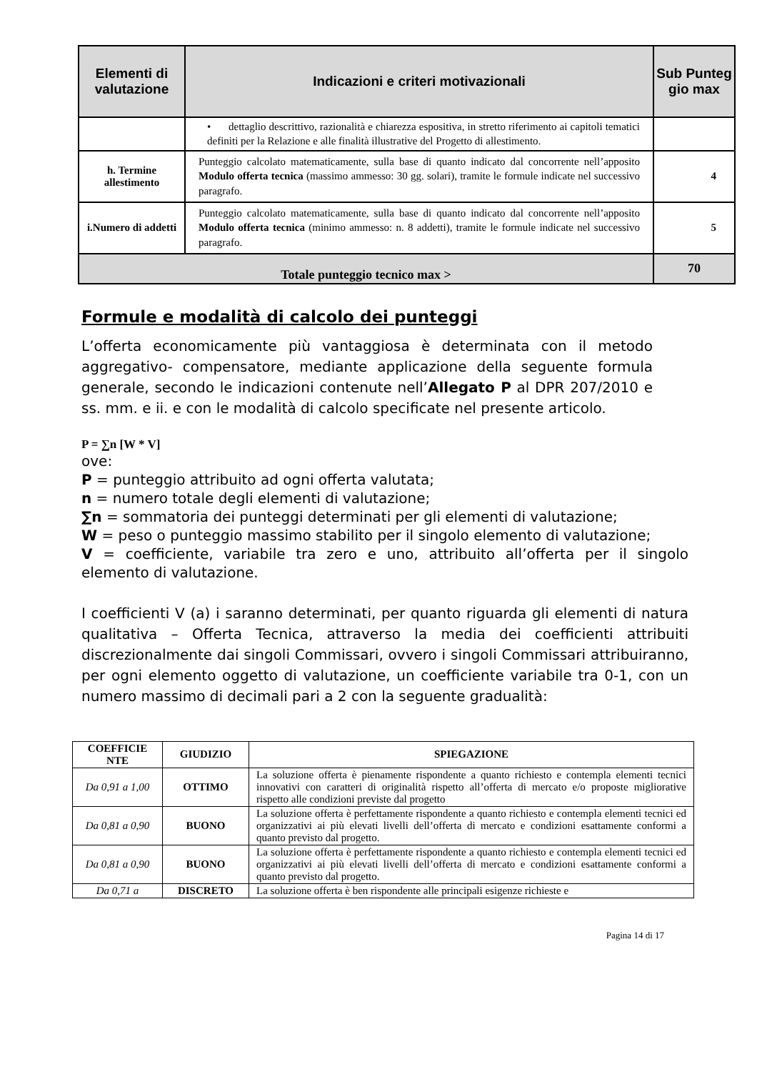| Elementi di valutazione | Indicazioni e criteri motivazionali | Sub Punteg gio max |
| --- | --- | --- |
| | • dettaglio descrittivo, razionalità e chiarezza espositiva, in stretto riferimento ai capitoli tematici definiti per la Relazione e alle finalità illustrative del Progetto di allestimento. | |
| h. Termine allestimento | Punteggio calcolato matematicamente, sulla base di quanto indicato dal concorrente nell’apposito Modulo offerta tecnica (massimo ammesso: 30 gg. solari), tramite le formule indicate nel successivo paragrafo. | 4 |
| i.Numero di addetti | Punteggio calcolato matematicamente, sulla base di quanto indicato dal concorrente nell’apposito Modulo offerta tecnica (minimo ammesso: n. 8 addetti), tramite le formule indicate nel successivo paragrafo. | 5 |
| Totale punteggio tecnico max > | | 70 |
Formule e modalità di calcolo dei punteggi
L’offerta economicamente più vantaggiosa è determinata con il metodo aggregativo- compensatore, mediante applicazione della seguente formula generale, secondo le indicazioni contenute nell’Allegato P al DPR 207/2010 e ss. mm. e ii. e con le modalità di calcolo specificate nel presente articolo.
P = ∑n [W * V]
ove:
P = punteggio attribuito ad ogni offerta valutata;
n = numero totale degli elementi di valutazione;
∑n = sommatoria dei punteggi determinati per gli elementi di valutazione;
W = peso o punteggio massimo stabilito per il singolo elemento di valutazione;
V = coefficiente, variabile tra zero e uno, attribuito all’offerta per il singolo elemento di valutazione.
I coefficienti V (a) i saranno determinati, per quanto riguarda gli elementi di natura qualitativa – Offerta Tecnica, attraverso la media dei coefficienti attribuiti discrezionalmente dai singoli Commissari, ovvero i singoli Commissari attribuiranno, per ogni elemento oggetto di valutazione, un coefficiente variabile tra 0-1, con un numero massimo di decimali pari a 2 con la seguente gradualità:
| COEFFICIE NTE | GIUDIZIO | SPIEGAZIONE |
| --- | --- | --- |
| Da 0,91 a 1,00 | OTTIMO | La soluzione offerta è pienamente rispondente a quanto richiesto e contempla elementi tecnici innovativi con caratteri di originalità rispetto all’offerta di mercato e/o proposte migliorative rispetto alle condizioni previste dal progetto |
| Da 0,81 a 0,90 | BUONO | La soluzione offerta è perfettamente rispondente a quanto richiesto e contempla elementi tecnici ed organizzativi ai più elevati livelli dell’offerta di mercato e condizioni esattamente conformi a quanto previsto dal progetto. |
| Da 0,81 a 0,90 | BUONO | La soluzione offerta è perfettamente rispondente a quanto richiesto e contempla elementi tecnici ed organizzativi ai più elevati livelli dell’offerta di mercato e condizioni esattamente conformi a quanto previsto dal progetto. |
| Da 0,71 a | DISCRETO | La soluzione offerta è ben rispondente alle principali esigenze richieste e |
Pagina 14 di 17